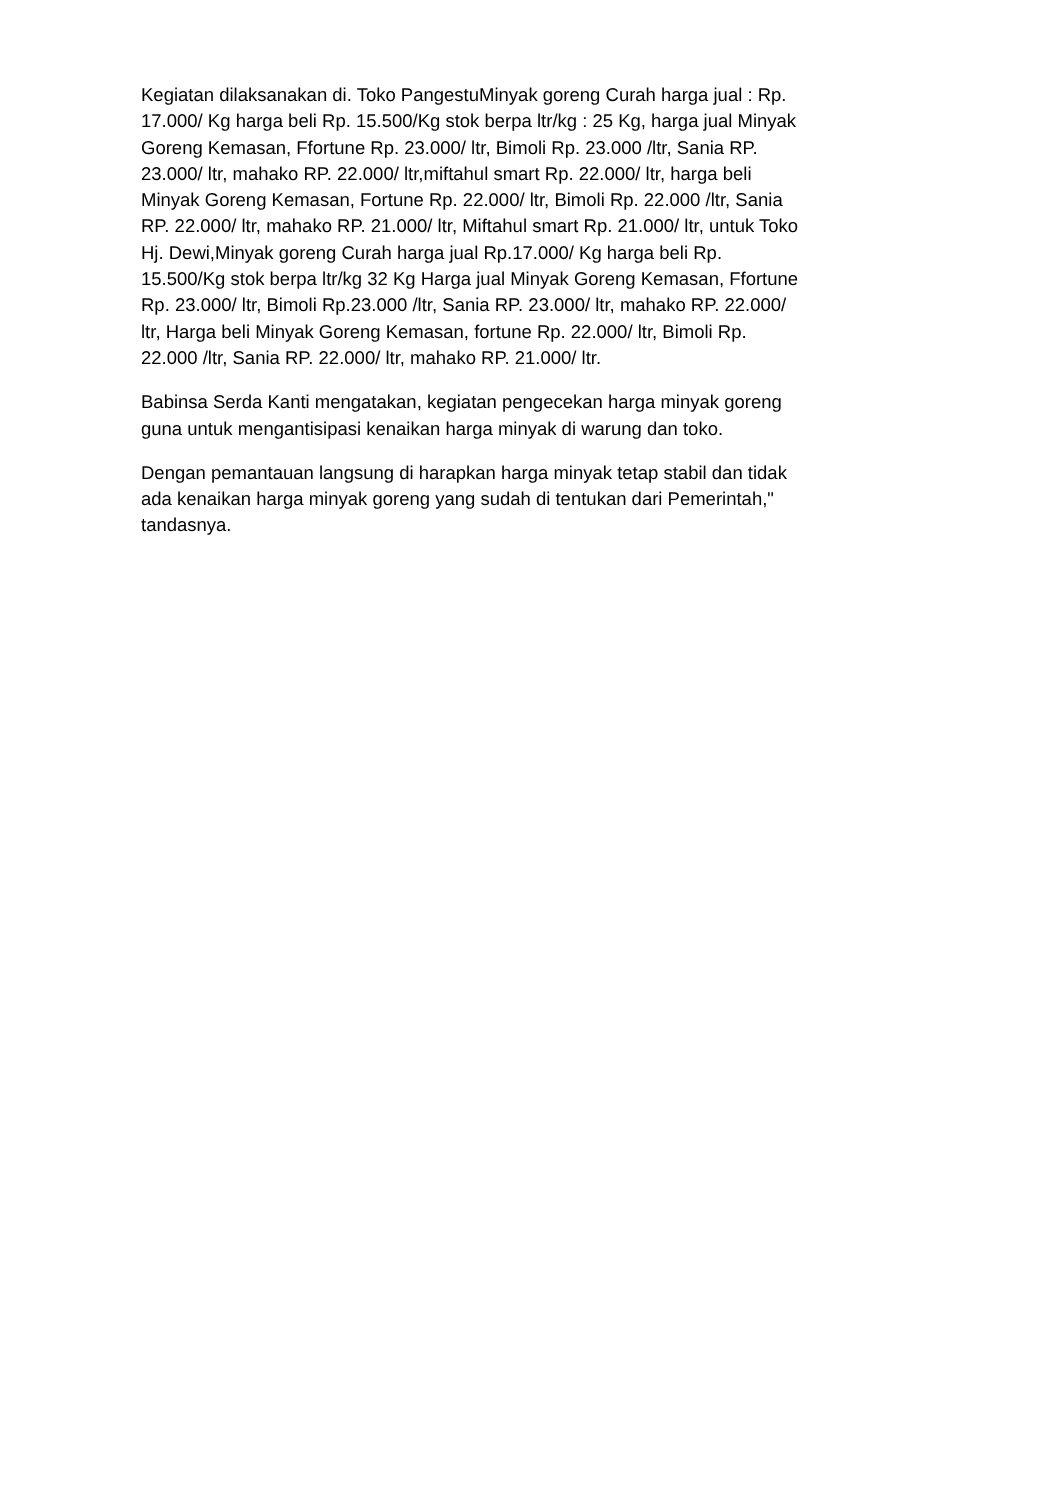Kegiatan dilaksanakan di. Toko PangestuMinyak goreng Curah harga jual : Rp. 17.000/ Kg harga beli Rp. 15.500/Kg stok berpa ltr/kg : 25 Kg, harga jual Minyak Goreng Kemasan, Ffortune Rp. 23.000/ ltr, Bimoli Rp. 23.000 /ltr, Sania RP. 23.000/ ltr, mahako RP. 22.000/ ltr,miftahul smart Rp. 22.000/ ltr, harga beli Minyak Goreng Kemasan, Fortune Rp. 22.000/ ltr, Bimoli Rp. 22.000 /ltr, Sania RP. 22.000/ ltr, mahako RP. 21.000/ ltr, Miftahul smart Rp. 21.000/ ltr, untuk Toko Hj. Dewi,Minyak goreng Curah harga jual Rp.17.000/ Kg harga beli Rp. 15.500/Kg stok berpa ltr/kg 32 Kg Harga jual Minyak Goreng Kemasan, Ffortune Rp. 23.000/ ltr, Bimoli Rp.23.000 /ltr, Sania RP. 23.000/ ltr, mahako RP. 22.000/ ltr, Harga beli Minyak Goreng Kemasan, fortune Rp. 22.000/ ltr, Bimoli Rp. 22.000 /ltr, Sania RP. 22.000/ ltr, mahako RP. 21.000/ ltr.
Babinsa Serda Kanti mengatakan, kegiatan pengecekan harga minyak goreng guna untuk mengantisipasi kenaikan harga minyak di warung dan toko.
Dengan pemantauan langsung di harapkan harga minyak tetap stabil dan tidak ada kenaikan harga minyak goreng yang sudah di tentukan dari Pemerintah," tandasnya.